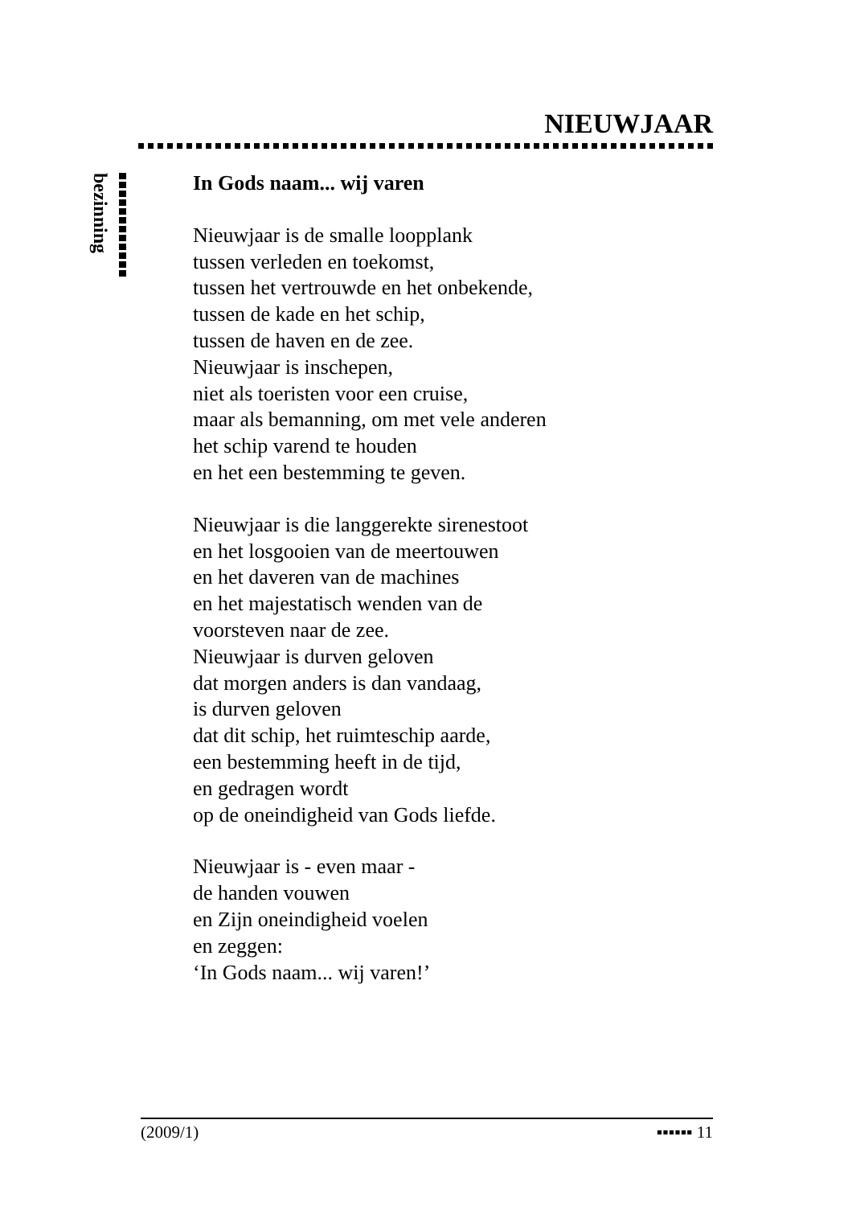NIEUWJAAR
bezinning
In Gods naam... wij varen
Nieuwjaar is de smalle loopplank
tussen verleden en toekomst,
tussen het vertrouwde en het onbekende,
tussen de kade en het schip,
tussen de haven en de zee.
Nieuwjaar is inschepen,
niet als toeristen voor een cruise,
maar als bemanning, om met vele anderen
het schip varend te houden
en het een bestemming te geven.
Nieuwjaar is die langgerekte sirenestoot
en het losgooien van de meertouwen
en het daveren van de machines
en het majestatisch wenden van de
voorsteven naar de zee.
Nieuwjaar is durven geloven
dat morgen anders is dan vandaag,
is durven geloven
dat dit schip, het ruimteschip aarde,
een bestemming heeft in de tijd,
en gedragen wordt
op de oneindigheid van Gods liefde.
Nieuwjaar is - even maar -
de handen vouwen
en Zijn oneindigheid voelen
en zeggen:
‘In Gods naam... wij varen!’
(2009/1) ▪▪▪▪▪▪ 11